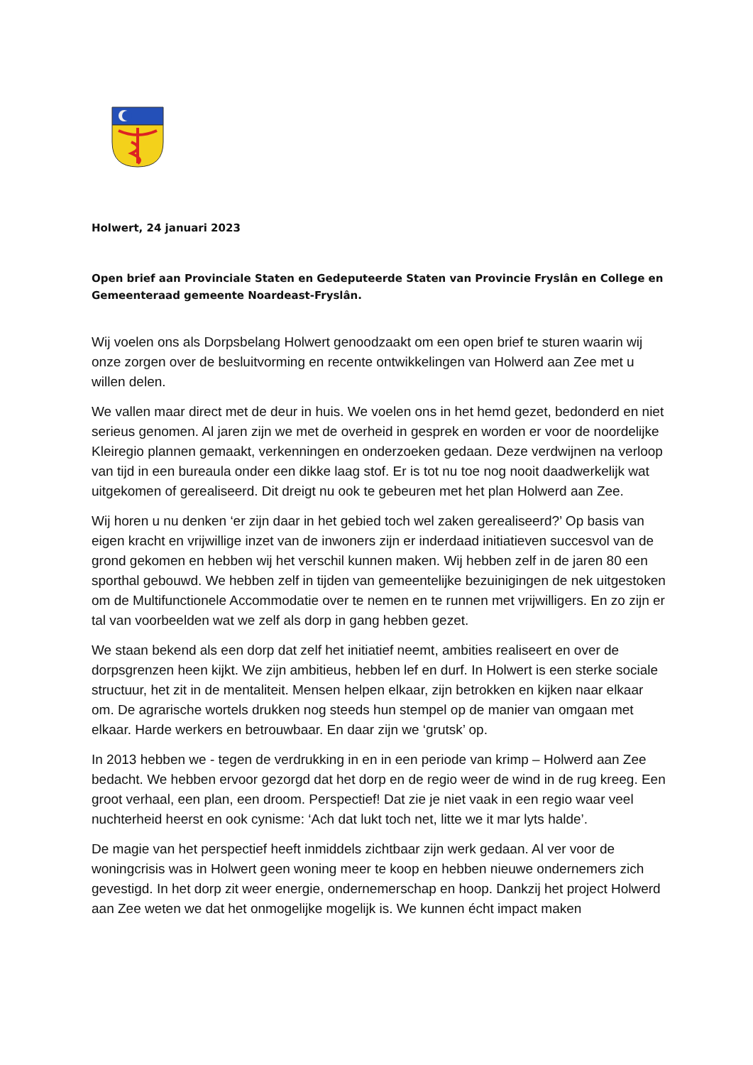Holwert, 24 januari 2023
Open brief aan Provinciale Staten en Gedeputeerde Staten van Provincie Fryslân en College en Gemeenteraad gemeente Noardeast-Fryslân.
Wij voelen ons als Dorpsbelang Holwert genoodzaakt om een open brief te sturen waarin wij onze zorgen over de besluitvorming en recente ontwikkelingen van Holwerd aan Zee met u willen delen.
We vallen maar direct met de deur in huis. We voelen ons in het hemd gezet, bedonderd en niet serieus genomen. Al jaren zijn we met de overheid in gesprek en worden er voor de noordelijke Kleiregio plannen gemaakt, verkenningen en onderzoeken gedaan. Deze verdwijnen na verloop van tijd in een bureaula onder een dikke laag stof. Er is tot nu toe nog nooit daadwerkelijk wat uitgekomen of gerealiseerd. Dit dreigt nu ook te gebeuren met het plan Holwerd aan Zee.
Wij horen u nu denken ‘er zijn daar in het gebied toch wel zaken gerealiseerd?’ Op basis van eigen kracht en vrijwillige inzet van de inwoners zijn er inderdaad initiatieven succesvol van de grond gekomen en hebben wij het verschil kunnen maken. Wij hebben zelf in de jaren 80 een sporthal gebouwd. We hebben zelf in tijden van gemeentelijke bezuinigingen de nek uitgestoken om de Multifunctionele Accommodatie over te nemen en te runnen met vrijwilligers. En zo zijn er tal van voorbeelden wat we zelf als dorp in gang hebben gezet.
We staan bekend als een dorp dat zelf het initiatief neemt, ambities realiseert en over de dorpsgrenzen heen kijkt. We zijn ambitieus, hebben lef en durf. In Holwert is een sterke sociale structuur, het zit in de mentaliteit. Mensen helpen elkaar, zijn betrokken en kijken naar elkaar om. De agrarische wortels drukken nog steeds hun stempel op de manier van omgaan met elkaar. Harde werkers en betrouwbaar. En daar zijn we ‘grutsk’ op.
In 2013 hebben we - tegen de verdrukking in en in een periode van krimp – Holwerd aan Zee bedacht. We hebben ervoor gezorgd dat het dorp en de regio weer de wind in de rug kreeg. Een groot verhaal, een plan, een droom. Perspectief! Dat zie je niet vaak in een regio waar veel nuchterheid heerst en ook cynisme: ‘Ach dat lukt toch net, litte we it mar lyts halde’.
De magie van het perspectief heeft inmiddels zichtbaar zijn werk gedaan. Al ver voor de woningcrisis was in Holwert geen woning meer te koop en hebben nieuwe ondernemers zich gevestigd. In het dorp zit weer energie, ondernemerschap en hoop. Dankzij het project Holwerd aan Zee weten we dat het onmogelijke mogelijk is. We kunnen écht impact maken